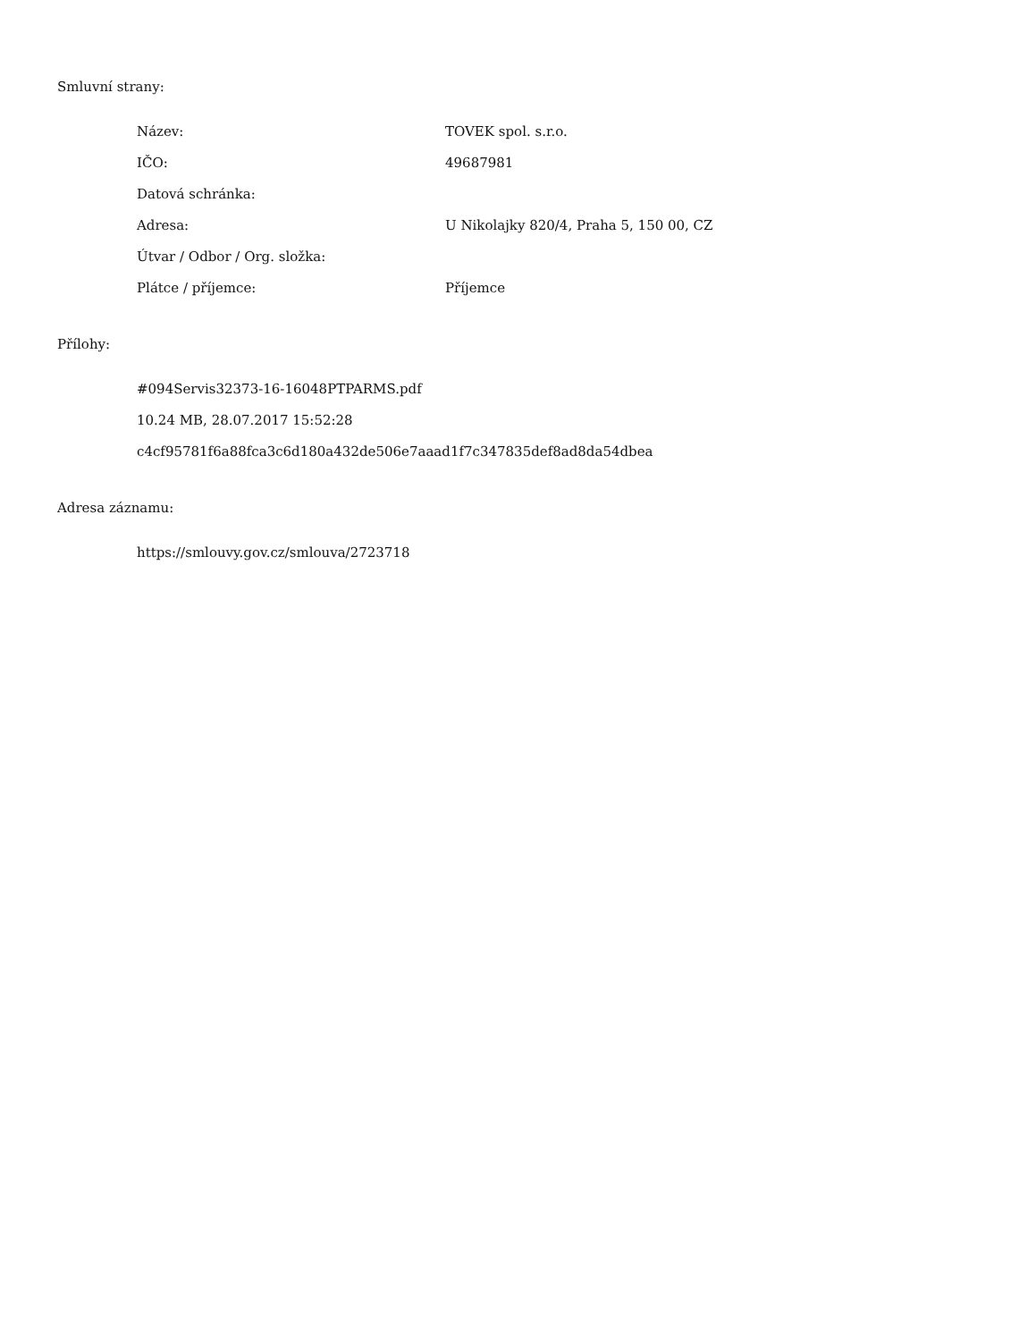Smluvní strany:
| Název: | TOVEK spol. s.r.o. |
| IČO: | 49687981 |
| Datová schránka: | |
| Adresa: | U Nikolajky 820/4, Praha 5, 150 00, CZ |
| Útvar / Odbor / Org. složka: | |
| Plátce / příjemce: | Příjemce |
Přílohy:
#094Servis32373-16-16048PTPARMS.pdf
10.24 MB, 28.07.2017 15:52:28
c4cf95781f6a88fca3c6d180a432de506e7aaad1f7c347835def8ad8da54dbea
Adresa záznamu:
https://smlouvy.gov.cz/smlouva/2723718